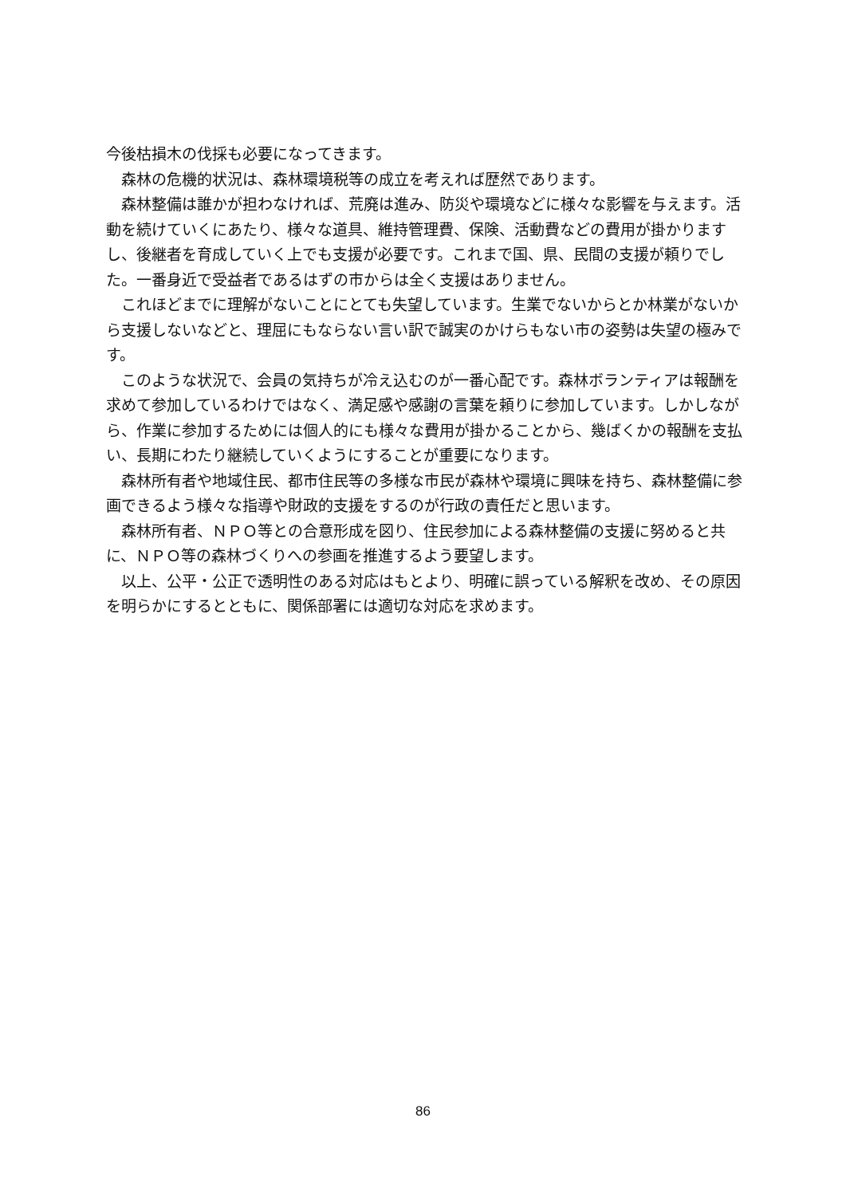今後枯損木の伐採も必要になってきます。
森林の危機的状況は、森林環境税等の成立を考えれば歴然であります。
森林整備は誰かが担わなければ、荒廃は進み、防災や環境などに様々な影響を与えます。活動を続けていくにあたり、様々な道具、維持管理費、保険、活動費などの費用が掛かりますし、後継者を育成していく上でも支援が必要です。これまで国、県、民間の支援が頼りでした。一番身近で受益者であるはずの市からは全く支援はありません。
これほどまでに理解がないことにとても失望しています。生業でないからとか林業がないから支援しないなどと、理屈にもならない言い訳で誠実のかけらもない市の姿勢は失望の極みです。
このような状況で、会員の気持ちが冷え込むのが一番心配です。森林ボランティアは報酬を求めて参加しているわけではなく、満足感や感謝の言葉を頼りに参加しています。しかしながら、作業に参加するためには個人的にも様々な費用が掛かることから、幾ばくかの報酬を支払い、長期にわたり継続していくようにすることが重要になります。
森林所有者や地域住民、都市住民等の多様な市民が森林や環境に興味を持ち、森林整備に参画できるよう様々な指導や財政的支援をするのが行政の責任だと思います。
森林所有者、ＮＰＯ等との合意形成を図り、住民参加による森林整備の支援に努めると共に、ＮＰＯ等の森林づくりへの参画を推進するよう要望します。
以上、公平・公正で透明性のある対応はもとより、明確に誤っている解釈を改め、その原因を明らかにするとともに、関係部署には適切な対応を求めます。
86